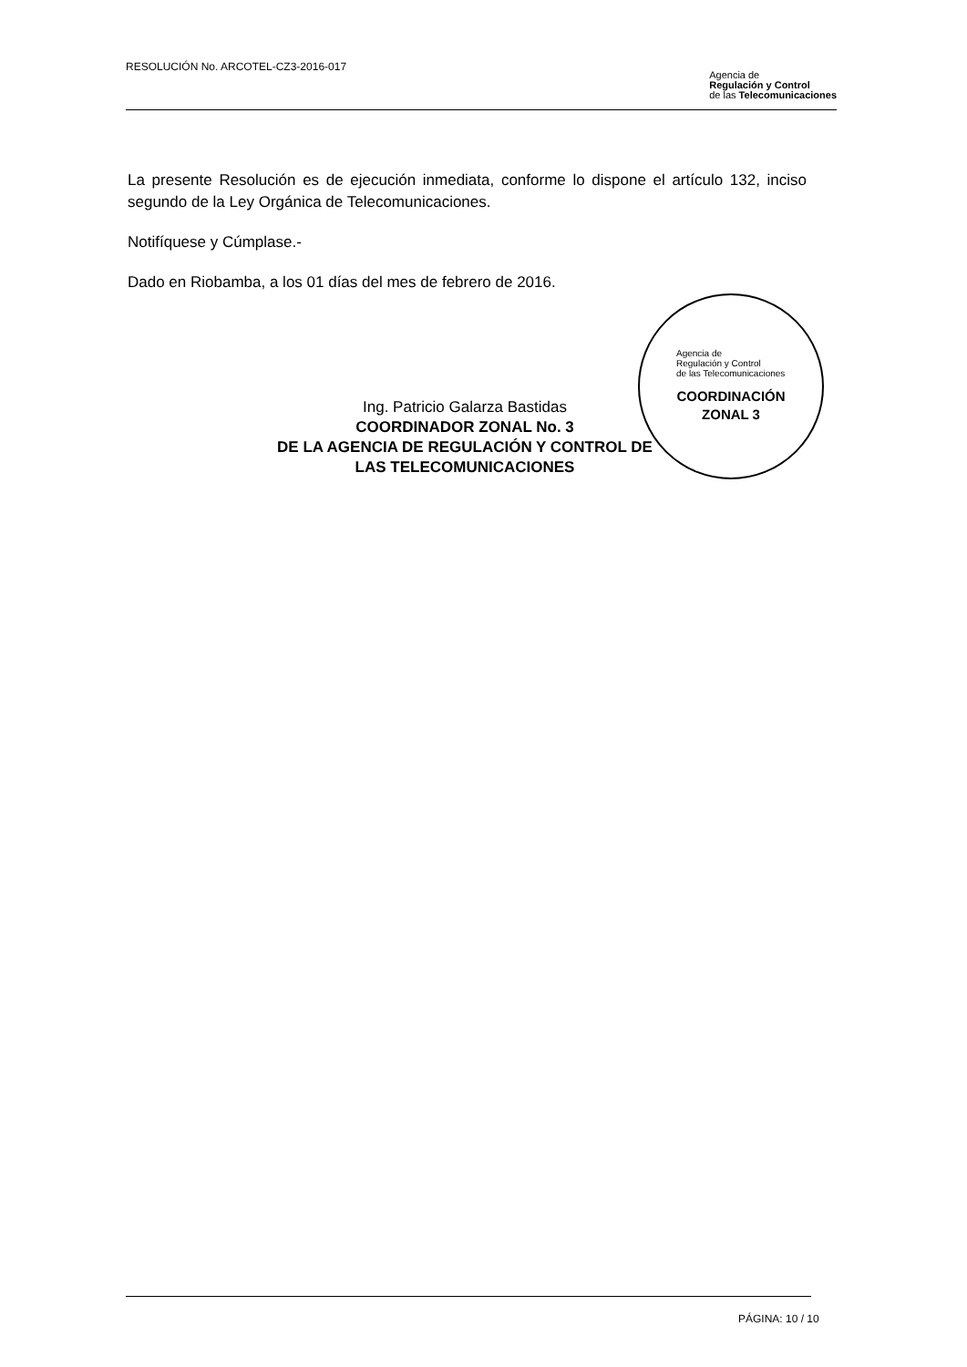RESOLUCIÓN No. ARCOTEL-CZ3-2016-017
Agencia de
Regulación y Control
de las Telecomunicaciones
La presente Resolución es de ejecución inmediata, conforme lo dispone el artículo 132, inciso segundo de la Ley Orgánica de Telecomunicaciones.
Notifíquese y Cúmplase.-
Dado en Riobamba, a los 01 días del mes de febrero de 2016.
Agencia de
Regulación y Control
de las Telecomunicaciones
COORDINACIÓN
ZONAL 3
Ing. Patricio Galarza Bastidas
COORDINADOR ZONAL No. 3
DE LA AGENCIA DE REGULACIÓN Y CONTROL DE
LAS TELECOMUNICACIONES
PÁGINA: 10 / 10